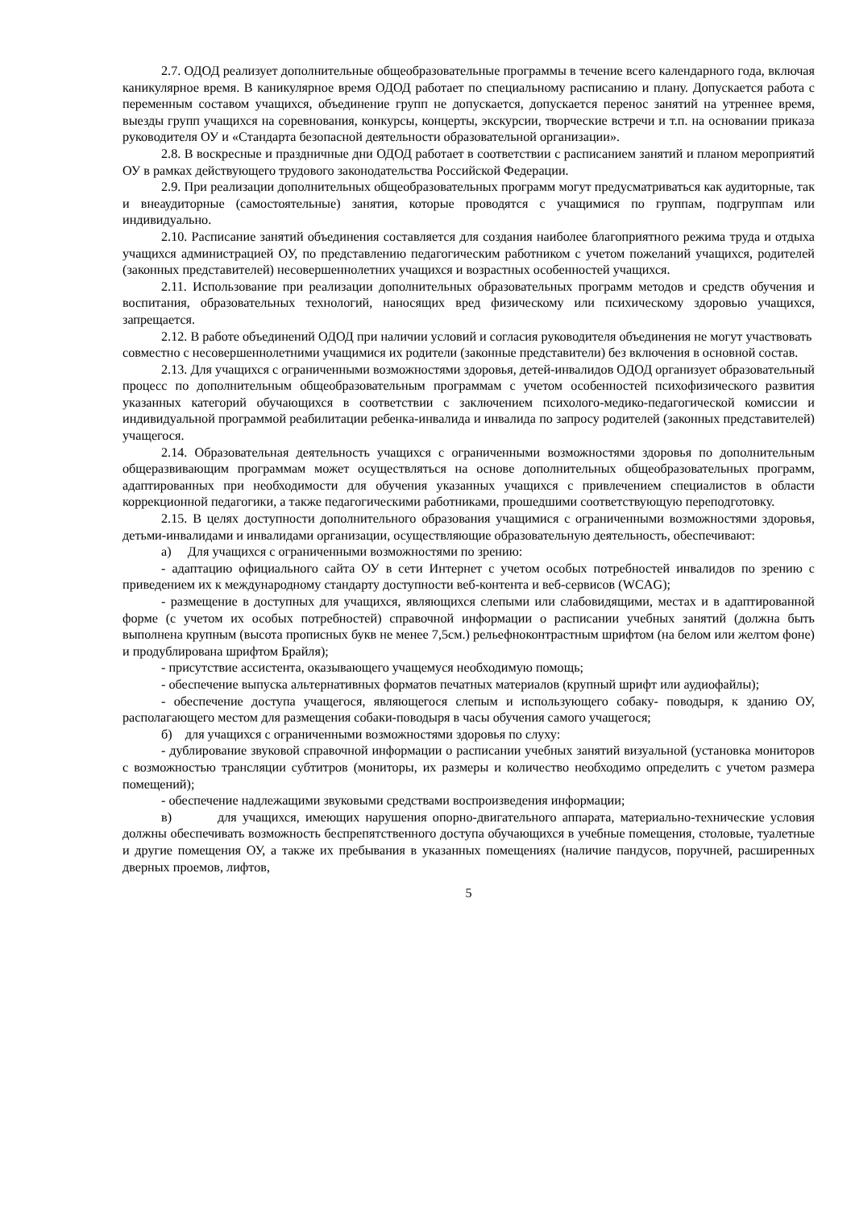2.7. ОДОД реализует дополнительные общеобразовательные программы в течение всего календарного года, включая каникулярное время. В каникулярное время ОДОД работает по специальному расписанию и плану. Допускается работа с переменным составом учащихся, объединение групп не допускается, допускается перенос занятий на утреннее время, выезды групп учащихся на соревнования, конкурсы, концерты, экскурсии, творческие встречи и т.п. на основании приказа руководителя ОУ и «Стандарта безопасной деятельности образовательной организации».
2.8. В воскресные и праздничные дни ОДОД работает в соответствии с расписанием занятий и планом мероприятий ОУ в рамках действующего трудового законодательства Российской Федерации.
2.9. При реализации дополнительных общеобразовательных программ могут предусматриваться как аудиторные, так и внеаудиторные (самостоятельные) занятия, которые проводятся с учащимися по группам, подгруппам или индивидуально.
2.10. Расписание занятий объединения составляется для создания наиболее благоприятного режима труда и отдыха учащихся администрацией ОУ, по представлению педагогическим работником с учетом пожеланий учащихся, родителей (законных представителей) несовершеннолетних учащихся и возрастных особенностей учащихся.
2.11. Использование при реализации дополнительных образовательных программ методов и средств обучения и воспитания, образовательных технологий, наносящих вред физическому или психическому здоровью учащихся, запрещается.
2.12. В работе объединений ОДОД при наличии условий и согласия руководителя объединения не могут участвовать совместно с несовершеннолетними учащимися их родители (законные представители) без включения в основной состав.
2.13. Для учащихся с ограниченными возможностями здоровья, детей-инвалидов ОДОД организует образовательный процесс по дополнительным общеобразовательным программам с учетом особенностей психофизического развития указанных категорий обучающихся в соответствии с заключением психолого-медико-педагогической комиссии и индивидуальной программой реабилитации ребенка-инвалида и инвалида по запросу родителей (законных представителей) учащегося.
2.14. Образовательная деятельность учащихся с ограниченными возможностями здоровья по дополнительным общеразвивающим программам может осуществляться на основе дополнительных общеобразовательных программ, адаптированных при необходимости для обучения указанных учащихся с привлечением специалистов в области коррекционной педагогики, а также педагогическими работниками, прошедшими соответствующую переподготовку.
2.15. В целях доступности дополнительного образования учащимися с ограниченными возможностями здоровья, детьми-инвалидами и инвалидами организации, осуществляющие образовательную деятельность, обеспечивают:
а) Для учащихся с ограниченными возможностями по зрению:
- адаптацию официального сайта ОУ в сети Интернет с учетом особых потребностей инвалидов по зрению с приведением их к международному стандарту доступности веб-контента и веб-сервисов (WCAG);
- размещение в доступных для учащихся, являющихся слепыми или слабовидящими, местах и в адаптированной форме (с учетом их особых потребностей) справочной информации о расписании учебных занятий (должна быть выполнена крупным (высота прописных букв не менее 7,5см.) рельефноконтрастным шрифтом (на белом или желтом фоне) и продублирована шрифтом Брайля);
- присутствие ассистента, оказывающего учащемуся необходимую помощь;
- обеспечение выпуска альтернативных форматов печатных материалов (крупный шрифт или аудиофайлы);
- обеспечение доступа учащегося, являющегося слепым и использующего собаку- поводыря, к зданию ОУ, располагающего местом для размещения собаки-поводыря в часы обучения самого учащегося;
б) для учащихся с ограниченными возможностями здоровья по слуху:
- дублирование звуковой справочной информации о расписании учебных занятий визуальной (установка мониторов с возможностью трансляции субтитров (мониторы, их размеры и количество необходимо определить с учетом размера помещений);
- обеспечение надлежащими звуковыми средствами воспроизведения информации;
в) для учащихся, имеющих нарушения опорно-двигательного аппарата, материально-технические условия должны обеспечивать возможность беспрепятственного доступа обучающихся в учебные помещения, столовые, туалетные и другие помещения ОУ, а также их пребывания в указанных помещениях (наличие пандусов, поручней, расширенных дверных проемов, лифтов,
5